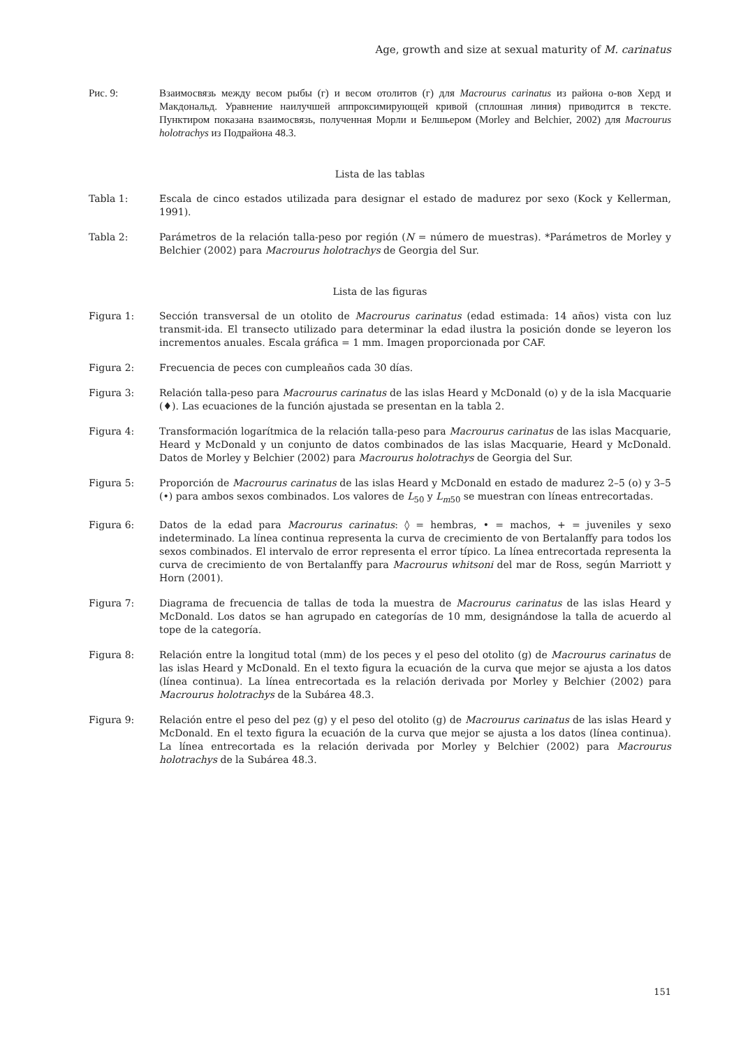Age, growth and size at sexual maturity of M. carinatus
Рис. 9: Взаимосвязь между весом рыбы (г) и весом отолитов (г) для Macrourus carinatus из района о-вов Херд и Макдональд. Уравнение наилучшей аппроксимирующей кривой (сплошная линия) приводится в тексте. Пунктиром показана взаимосвязь, полученная Морли и Белшьером (Morley and Belchier, 2002) для Macrourus holotrachys из Подрайона 48.3.
Lista de las tablas
Tabla 1: Escala de cinco estados utilizada para designar el estado de madurez por sexo (Kock y Kellerman, 1991).
Tabla 2: Parámetros de la relación talla-peso por región (N = número de muestras). *Parámetros de Morley y Belchier (2002) para Macrourus holotrachys de Georgia del Sur.
Lista de las figuras
Figura 1: Sección transversal de un otolito de Macrourus carinatus (edad estimada: 14 años) vista con luz transmit-ida. El transecto utilizado para determinar la edad ilustra la posición donde se leyeron los incrementos anuales. Escala gráfica = 1 mm. Imagen proporcionada por CAF.
Figura 2: Frecuencia de peces con cumpleaños cada 30 días.
Figura 3: Relación talla-peso para Macrourus carinatus de las islas Heard y McDonald (o) y de la isla Macquarie (♦). Las ecuaciones de la función ajustada se presentan en la tabla 2.
Figura 4: Transformación logarítmica de la relación talla-peso para Macrourus carinatus de las islas Macquarie, Heard y McDonald y un conjunto de datos combinados de las islas Macquarie, Heard y McDonald. Datos de Morley y Belchier (2002) para Macrourus holotrachys de Georgia del Sur.
Figura 5: Proporción de Macrourus carinatus de las islas Heard y McDonald en estado de madurez 2–5 (o) y 3–5 (•) para ambos sexos combinados. Los valores de L<sub>50</sub> y L<sub>m50</sub> se muestran con líneas entrecortadas.
Figura 6: Datos de la edad para Macrourus carinatus: ◊ = hembras, • = machos, + = juveniles y sexo indeterminado. La línea continua representa la curva de crecimiento de von Bertalanffy para todos los sexos combinados. El intervalo de error representa el error típico. La línea entrecortada representa la curva de crecimiento de von Bertalanffy para Macrourus whitsoni del mar de Ross, según Marriott y Horn (2001).
Figura 7: Diagrama de frecuencia de tallas de toda la muestra de Macrourus carinatus de las islas Heard y McDonald. Los datos se han agrupado en categorías de 10 mm, designándose la talla de acuerdo al tope de la categoría.
Figura 8: Relación entre la longitud total (mm) de los peces y el peso del otolito (g) de Macrourus carinatus de las islas Heard y McDonald. En el texto figura la ecuación de la curva que mejor se ajusta a los datos (línea continua). La línea entrecortada es la relación derivada por Morley y Belchier (2002) para Macrourus holotrachys de la Subárea 48.3.
Figura 9: Relación entre el peso del pez (g) y el peso del otolito (g) de Macrourus carinatus de las islas Heard y McDonald. En el texto figura la ecuación de la curva que mejor se ajusta a los datos (línea continua). La línea entrecortada es la relación derivada por Morley y Belchier (2002) para Macrourus holotrachys de la Subárea 48.3.
151